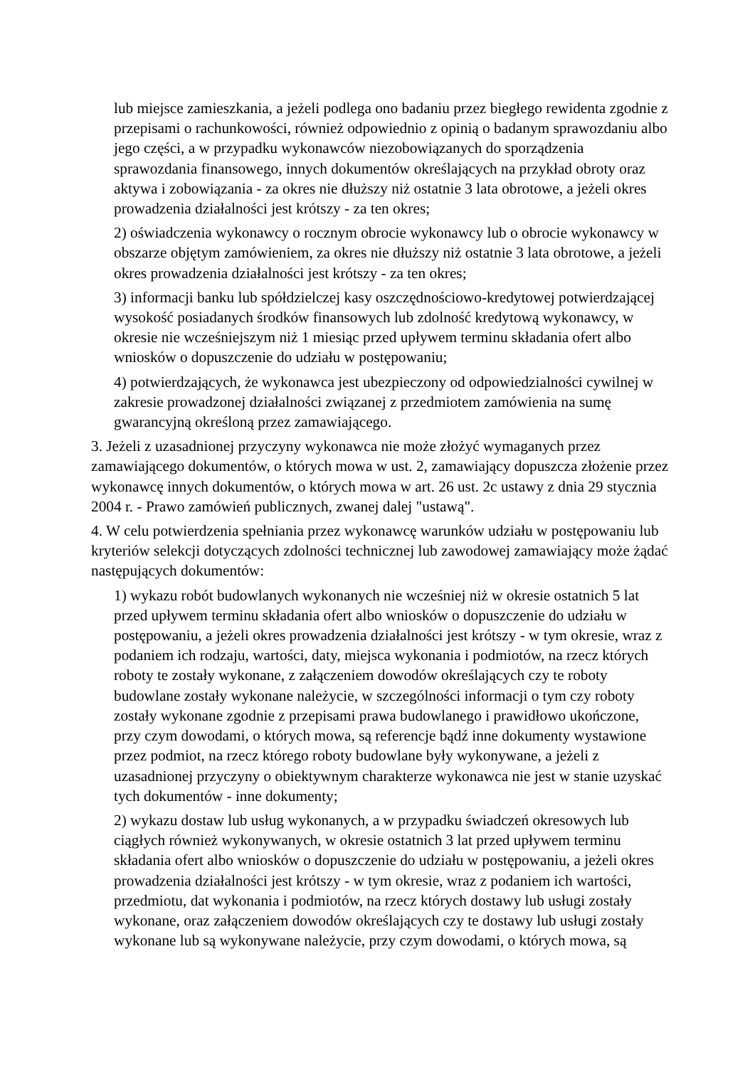lub miejsce zamieszkania, a jeżeli podlega ono badaniu przez biegłego rewidenta zgodnie z przepisami o rachunkowości, również odpowiednio z opinią o badanym sprawozdaniu albo jego części, a w przypadku wykonawców niezobowiązanych do sporządzenia sprawozdania finansowego, innych dokumentów określających na przykład obroty oraz aktywa i zobowiązania - za okres nie dłuższy niż ostatnie 3 lata obrotowe, a jeżeli okres prowadzenia działalności jest krótszy - za ten okres;
2) oświadczenia wykonawcy o rocznym obrocie wykonawcy lub o obrocie wykonawcy w obszarze objętym zamówieniem, za okres nie dłuższy niż ostatnie 3 lata obrotowe, a jeżeli okres prowadzenia działalności jest krótszy - za ten okres;
3) informacji banku lub spółdzielczej kasy oszczędnościowo-kredytowej potwierdzającej wysokość posiadanych środków finansowych lub zdolność kredytową wykonawcy, w okresie nie wcześniejszym niż 1 miesiąc przed upływem terminu składania ofert albo wniosków o dopuszczenie do udziału w postępowaniu;
4) potwierdzających, że wykonawca jest ubezpieczony od odpowiedzialności cywilnej w zakresie prowadzonej działalności związanej z przedmiotem zamówienia na sumę gwarancyjną określoną przez zamawiającego.
3. Jeżeli z uzasadnionej przyczyny wykonawca nie może złożyć wymaganych przez zamawiającego dokumentów, o których mowa w ust. 2, zamawiający dopuszcza złożenie przez wykonawcę innych dokumentów, o których mowa w art. 26 ust. 2c ustawy z dnia 29 stycznia 2004 r. - Prawo zamówień publicznych, zwanej dalej "ustawą".
4. W celu potwierdzenia spełniania przez wykonawcę warunków udziału w postępowaniu lub kryteriów selekcji dotyczących zdolności technicznej lub zawodowej zamawiający może żądać następujących dokumentów:
1) wykazu robót budowlanych wykonanych nie wcześniej niż w okresie ostatnich 5 lat przed upływem terminu składania ofert albo wniosków o dopuszczenie do udziału w postępowaniu, a jeżeli okres prowadzenia działalności jest krótszy - w tym okresie, wraz z podaniem ich rodzaju, wartości, daty, miejsca wykonania i podmiotów, na rzecz których roboty te zostały wykonane, z załączeniem dowodów określających czy te roboty budowlane zostały wykonane należycie, w szczególności informacji o tym czy roboty zostały wykonane zgodnie z przepisami prawa budowlanego i prawidłowo ukończone, przy czym dowodami, o których mowa, są referencje bądź inne dokumenty wystawione przez podmiot, na rzecz którego roboty budowlane były wykonywane, a jeżeli z uzasadnionej przyczyny o obiektywnym charakterze wykonawca nie jest w stanie uzyskać tych dokumentów - inne dokumenty;
2) wykazu dostaw lub usług wykonanych, a w przypadku świadczeń okresowych lub ciągłych również wykonywanych, w okresie ostatnich 3 lat przed upływem terminu składania ofert albo wniosków o dopuszczenie do udziału w postępowaniu, a jeżeli okres prowadzenia działalności jest krótszy - w tym okresie, wraz z podaniem ich wartości, przedmiotu, dat wykonania i podmiotów, na rzecz których dostawy lub usługi zostały wykonane, oraz załączeniem dowodów określających czy te dostawy lub usługi zostały wykonane lub są wykonywane należycie, przy czym dowodami, o których mowa, są